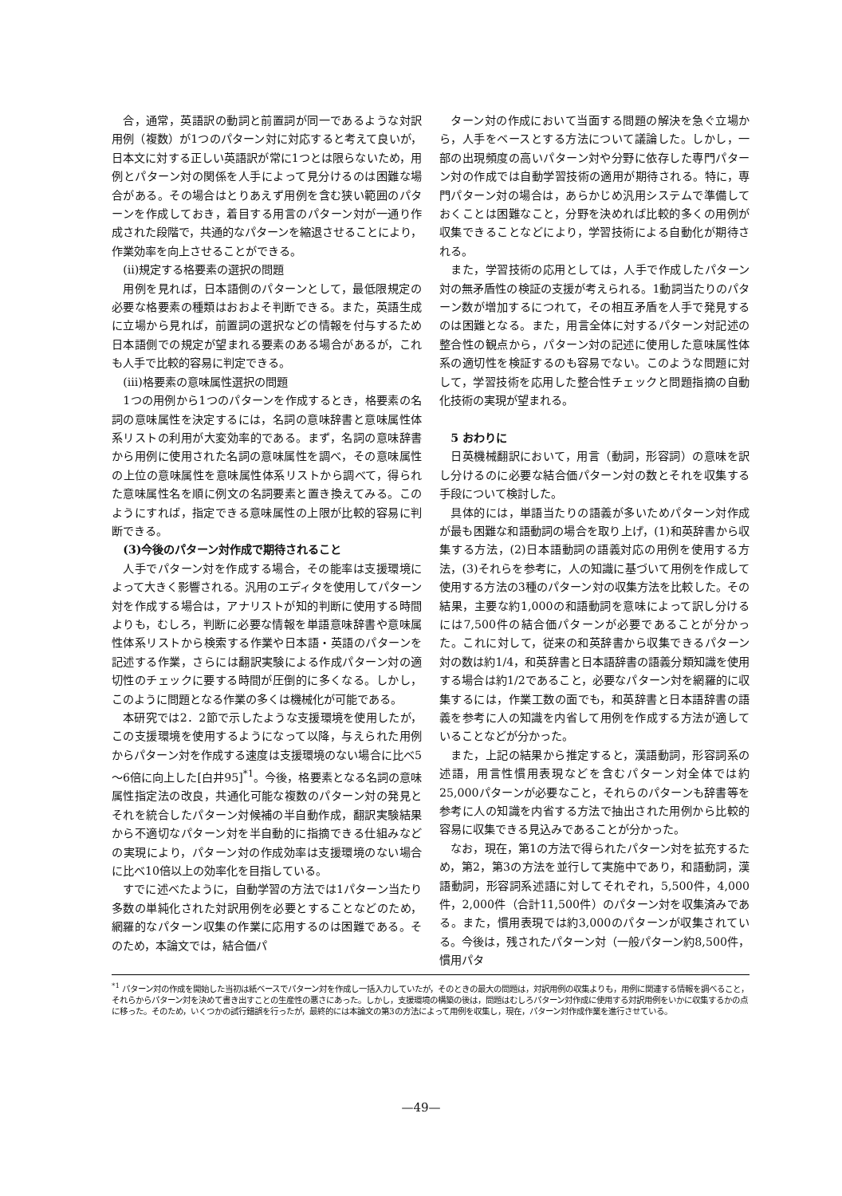合，通常，英語訳の動詞と前置詞が同一であるような対訳用例（複数）が1つのパターン対に対応すると考えて良いが，日本文に対する正しい英語訳が常に1つとは限らないため，用例とパターン対の関係を人手によって見分けるのは困難な場合がある。その場合はとりあえず用例を含む狭い範囲のパターンを作成しておき，着目する用言のパターン対が一通り作成された段階で，共通的なパターンを縮退させることにより，作業効率を向上させることができる。
(ii)規定する格要素の選択の問題
用例を見れば，日本語側のパターンとして，最低限規定の必要な格要素の種類はおおよそ判断できる。また，英語生成に立場から見れば，前置詞の選択などの情報を付与するため日本語側での規定が望まれる要素のある場合があるが，これも人手で比較的容易に判定できる。
(iii)格要素の意味属性選択の問題
1つの用例から1つのパターンを作成するとき，格要素の名詞の意味属性を決定するには，名詞の意味辞書と意味属性体系リストの利用が大変効率的である。まず，名詞の意味辞書から用例に使用された名詞の意味属性を調べ，その意味属性の上位の意味属性を意味属性体系リストから調べて，得られた意味属性名を順に例文の名詞要素と置き換えてみる。このようにすれば，指定できる意味属性の上限が比較的容易に判断できる。
(3)今後のパターン対作成で期待されること
人手でパターン対を作成する場合，その能率は支援環境によって大きく影響される。汎用のエディタを使用してパターン対を作成する場合は，アナリストが知的判断に使用する時間よりも，むしろ，判断に必要な情報を単語意味辞書や意味属性体系リストから検索する作業や日本語・英語のパターンを記述する作業，さらには翻訳実験による作成パターン対の適切性のチェックに要する時間が圧倒的に多くなる。しかし，このように問題となる作業の多くは機械化が可能である。
本研究では2．2節で示したような支援環境を使用したが，この支援環境を使用するようになって以降，与えられた用例からパターン対を作成する速度は支援環境のない場合に比べ5～6倍に向上した[白井95]<sup>*1</sup>。今後，格要素となる名詞の意味属性指定法の改良，共通化可能な複数のパターン対の発見とそれを統合したパターン対候補の半自動作成，翻訳実験結果から不適切なパターン対を半自動的に指摘できる仕組みなどの実現により，パターン対の作成効率は支援環境のない場合に比べ10倍以上の効率化を目指している。
すでに述べたように，自動学習の方法では1パターン当たり多数の単純化された対訳用例を必要とすることなどのため，網羅的なパターン収集の作業に応用するのは困難である。そのため，本論文では，結合価パ
ターン対の作成において当面する問題の解決を急ぐ立場から，人手をベースとする方法について議論した。しかし，一部の出現頻度の高いパターン対や分野に依存した専門パターン対の作成では自動学習技術の適用が期待される。特に，専門パターン対の場合は，あらかじめ汎用システムで準備しておくことは困難なこと，分野を決めれば比較的多くの用例が収集できることなどにより，学習技術による自動化が期待される。
また，学習技術の応用としては，人手で作成したパターン対の無矛盾性の検証の支援が考えられる。1動詞当たりのパターン数が増加するにつれて，その相互矛盾を人手で発見するのは困難となる。また，用言全体に対するパターン対記述の整合性の観点から，パターン対の記述に使用した意味属性体系の適切性を検証するのも容易でない。このような問題に対して，学習技術を応用した整合性チェックと問題指摘の自動化技術の実現が望まれる。
5 おわりに
日英機械翻訳において，用言（動詞，形容詞）の意味を訳し分けるのに必要な結合価パターン対の数とそれを収集する手段について検討した。
具体的には，単語当たりの語義が多いためパターン対作成が最も困難な和語動詞の場合を取り上げ，(1)和英辞書から収集する方法，(2)日本語動詞の語義対応の用例を使用する方法，(3)それらを参考に，人の知識に基づいて用例を作成して使用する方法の3種のパターン対の収集方法を比較した。その結果，主要な約1,000の和語動詞を意味によって訳し分けるには7,500件の結合価パターンが必要であることが分かった。これに対して，従来の和英辞書から収集できるパターン対の数は約1/4，和英辞書と日本語辞書の語義分類知識を使用する場合は約1/2であること，必要なパターン対を網羅的に収集するには，作業工数の面でも，和英辞書と日本語辞書の語義を参考に人の知識を内省して用例を作成する方法が適していることなどが分かった。
また，上記の結果から推定すると，漢語動詞，形容詞系の述語，用言性慣用表現などを含むパターン対全体では約25,000パターンが必要なこと，それらのパターンも辞書等を参考に人の知識を内省する方法で抽出された用例から比較的容易に収集できる見込みであることが分かった。
なお，現在，第1の方法で得られたパターン対を拡充するため，第2，第3の方法を並行して実施中であり，和語動詞，漢語動詞，形容詞系述語に対してそれぞれ，5,500件，4,000件，2,000件（合計11,500件）のパターン対を収集済みである。また，慣用表現では約3,000のパターンが収集されている。今後は，残されたパターン対（一般パターン約8,500件，慣用パタ
<sup>*1</sup> パターン対の作成を開始した当初は紙ベースでパターン対を作成し一括入力していたが，そのときの最大の問題は，対訳用例の収集よりも，用例に関連する情報を調べること，それらからパターン対を決めて書き出すことの生産性の悪さにあった。しかし，支援環境の構築の後は，問題はむしろパターン対作成に使用する対訳用例をいかに収集するかの点に移った。そのため，いくつかの試行錯誤を行ったが，最終的には本論文の第3の方法によって用例を収集し，現在，パターン対作成作業を進行させている。
—49—